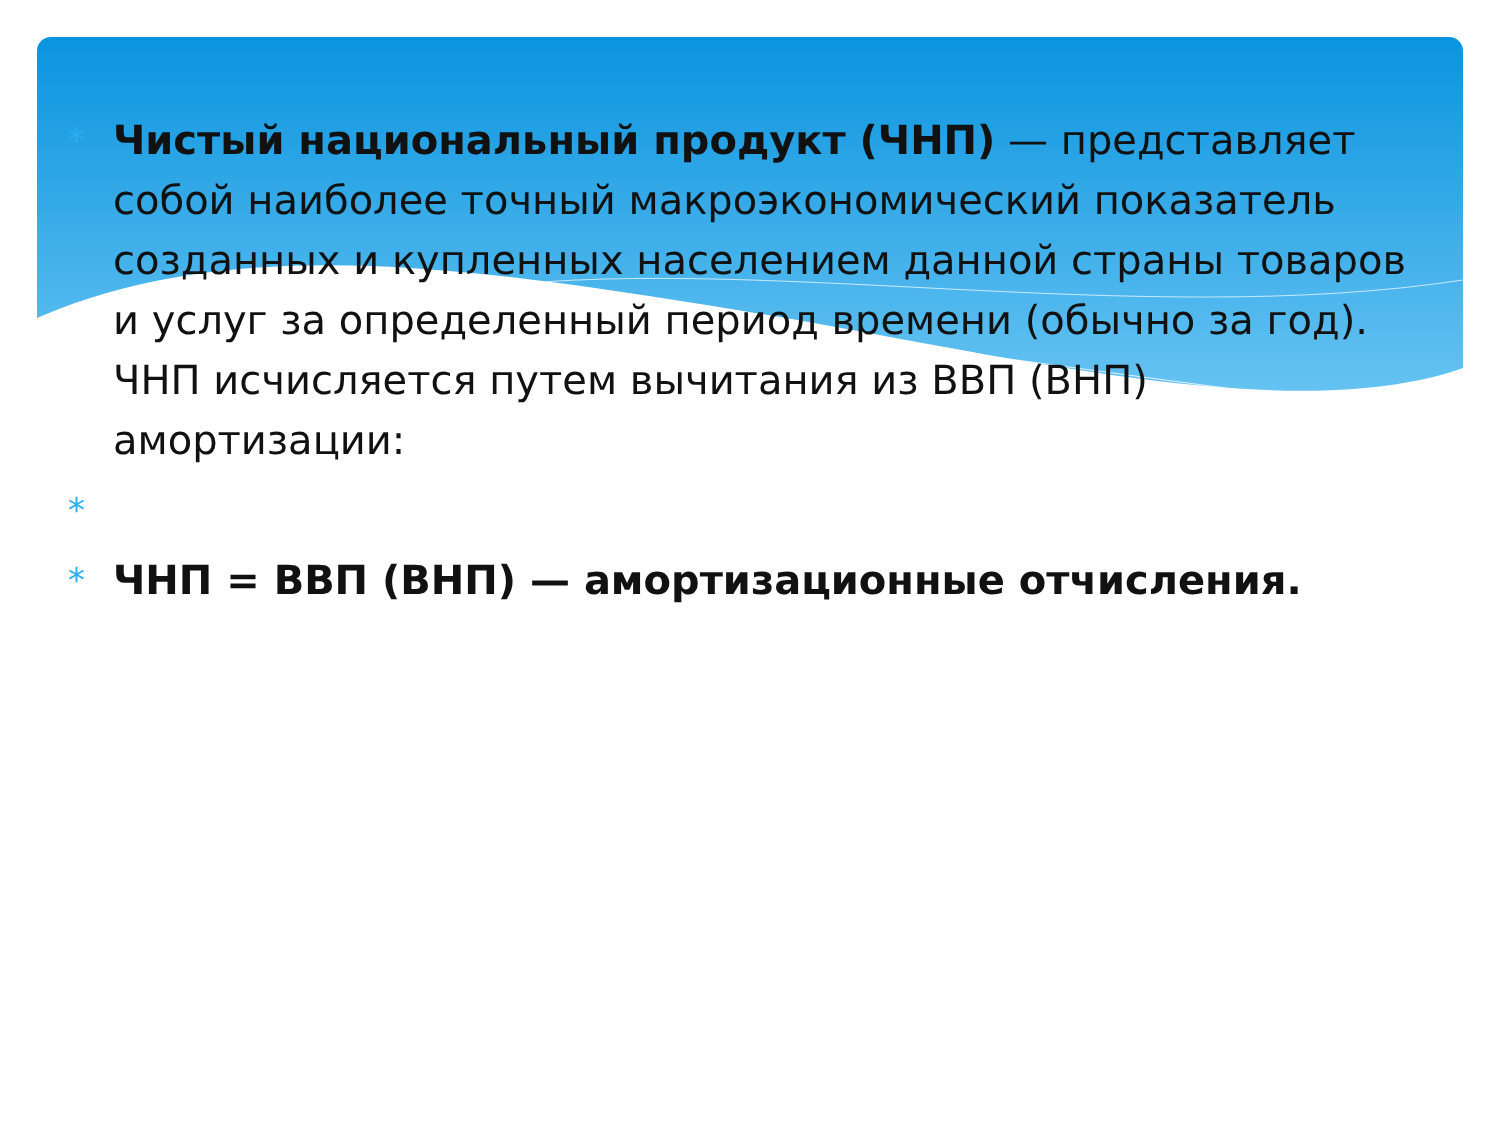*
Чистый национальный продукт (ЧНП) — представляет собой наиболее точный макроэкономический показатель созданных и купленных населением данной страны товаров и услуг за определенный период времени (обычно за год). ЧНП исчисляется путем вычитания из ВВП (ВНП) амортизации:
*
*
ЧНП = ВВП (ВНП) — амортизационные отчисления.